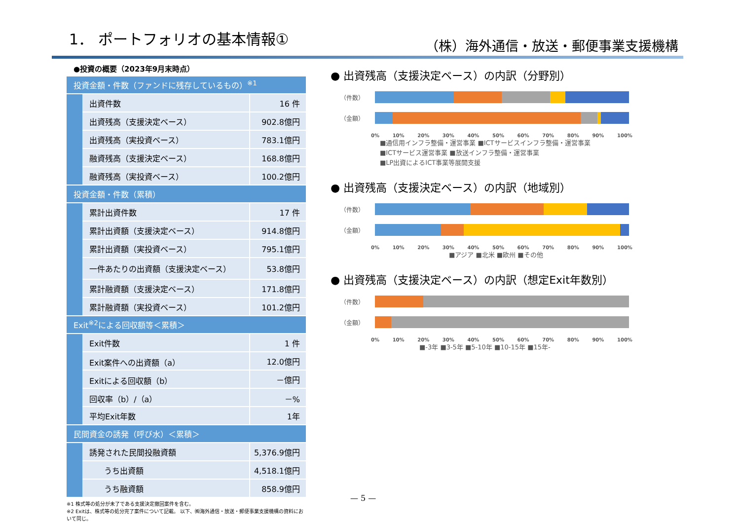1． ポートフォリオの基本情報①
（株）海外通信・放送・郵便事業支援機構
●投資の概要（2023年9月末時点）
| 投資金額・件数（ファンドに残存しているもの）<sup>※1</sup> | | |
| | 出資件数 | 16 件 |
| | 出資残高（支援決定ベース） | 902.8億円 |
| | 出資残高（実投資ベース） | 783.1億円 |
| | 融資残高（支援決定ベース） | 168.8億円 |
| | 融資残高（実投資ベース） | 100.2億円 |
| 投資金額・件数（累積） | | |
| | 累計出資件数 | 17 件 |
| | 累計出資額（支援決定ベース） | 914.8億円 |
| | 累計出資額（実投資ベース） | 795.1億円 |
| | 一件あたりの出資額（支援決定ベース） | 53.8億円 |
| | 累計融資額（支援決定ベース） | 171.8億円 |
| | 累計融資額（実投資ベース） | 101.2億円 |
| Exit<sup>※2</sup>による回収額等＜累積＞ | | |
| | Exit件数 | 1 件 |
| | Exit案件への出資額（a） | 12.0億円 |
| | Exitによる回収額（b） | －億円 |
| | 回収率（b）/（a） | －% |
| | 平均Exit年数 | 1年 |
| 民間資金の誘発（呼び水）＜累積＞ | | |
| | 誘発された民間投融資額 | 5,376.9億円 |
| | うち出資額 | 4,518.1億円 |
| | うち融資額 | 858.9億円 |
※1 株式等の処分が未了である支援決定撤回案件を含む。
※2 Exitは、株式等の処分完了案件について記載。 以下、㈱海外通信・放送・郵便事業支援機構の資料において同じ。
● 出資残高（支援決定ベース）の内訳（分野別）
（件数）
（金額）
0% 10% 20% 30% 40% 50% 60% 70% 80% 90% 100%
■通信用インフラ整備・運営事業 ■ICTサービスインフラ整備・運営事業
■ICTサービス運営事業 ■放送インフラ整備・運営事業
■LP出資によるICT事業等展開支援
● 出資残高（支援決定ベース）の内訳（地域別）
（件数）
（金額）
0% 10% 20% 30% 40% 50% 60% 70% 80% 90% 100%
■アジア ■北米 ■欧州 ■その他
● 出資残高（支援決定ベース）の内訳（想定Exit年数別）
（件数）
（金額）
0% 10% 20% 30% 40% 50% 60% 70% 80% 90% 100%
■-3年 ■3-5年 ■5-10年 ■10-15年 ■15年-
— 5 —